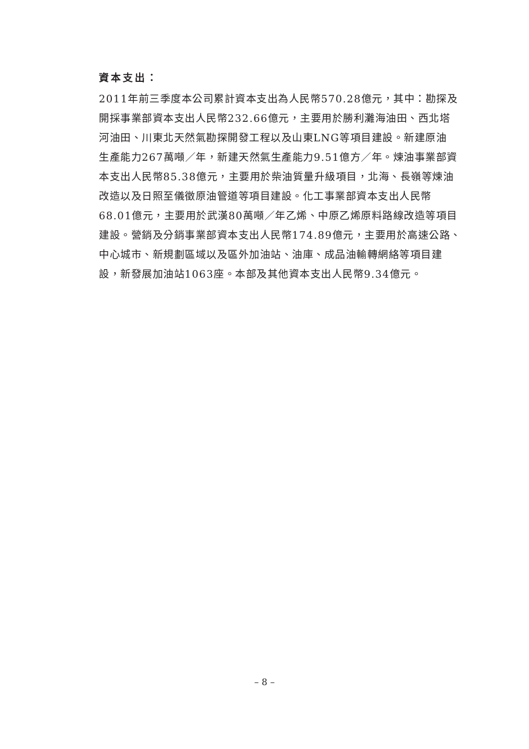資本支出：
2011年前三季度本公司累計資本支出為人民幣570.28億元，其中：勘探及
開採事業部資本支出人民幣232.66億元，主要用於勝利灘海油田、西北塔
河油田、川東北天然氣勘探開發工程以及山東LNG等項目建設。新建原油
生產能力267萬噸／年，新建天然氣生產能力9.51億方／年。煉油事業部資
本支出人民幣85.38億元，主要用於柴油質量升級項目，北海、長嶺等煉油
改造以及日照至儀徵原油管道等項目建設。化工事業部資本支出人民幣
68.01億元，主要用於武漢80萬噸／年乙烯、中原乙烯原料路線改造等項目
建設。營銷及分銷事業部資本支出人民幣174.89億元，主要用於高速公路、
中心城市、新規劃區域以及區外加油站、油庫、成品油輸轉網絡等項目建
設，新發展加油站1063座。本部及其他資本支出人民幣9.34億元。
– 8 –